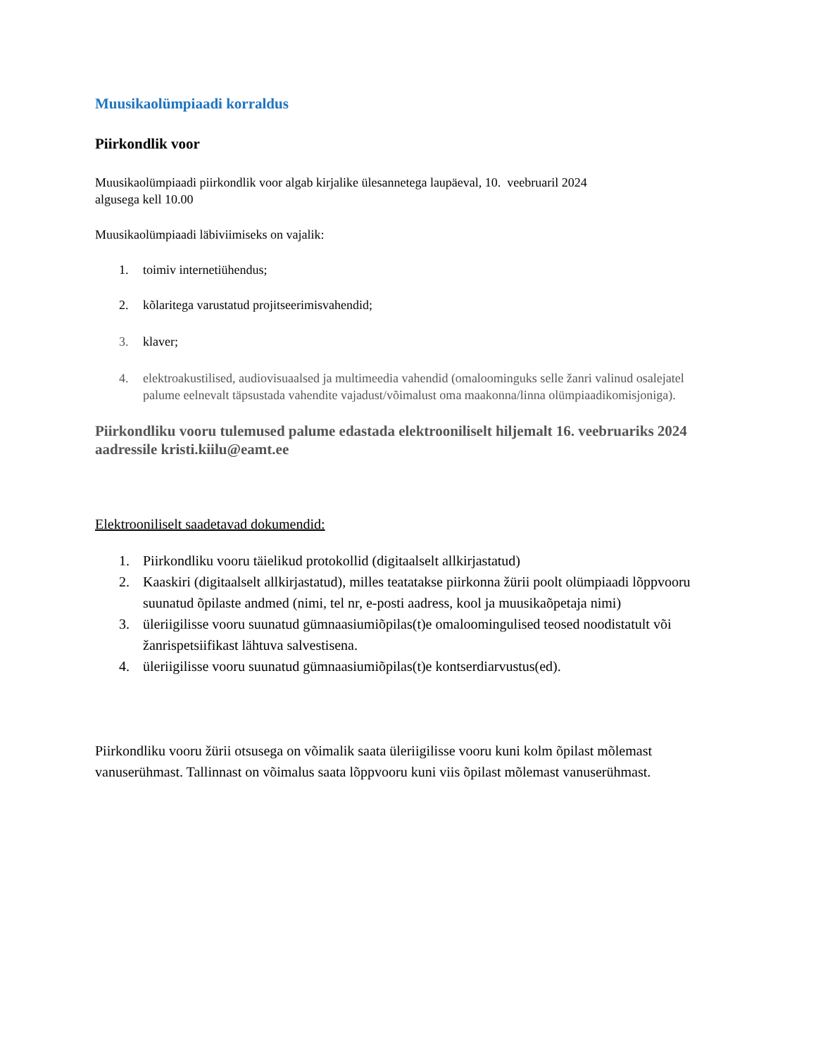Muusikaolümpiaadi korraldus
Piirkondlik voor
Muusikaolümpiaadi piirkondlik voor algab kirjalike ülesannetega laupäeval, 10. veebruaril 2024
algusega kell 10.00
Muusikaolümpiaadi läbiviimiseks on vajalik:
1. toimiv internetiühendus;
2. kõlaritega varustatud projitseerimisvahendid;
3. klaver;
4. elektroakustilised, audiovisuaalsed ja multimeedia vahendid (omaloominguks selle žanri valinud osalejatel palume eelnevalt täpsustada vahendite vajadust/võimalust oma maakonna/linna olümpiaadikomisjoniga).
Piirkondliku vooru tulemused palume edastada elektrooniliselt hiljemalt 16. veebruariks 2024 aadressile kristi.kiilu@eamt.ee
Elektrooniliselt saadetavad dokumendid:
1. Piirkondliku vooru täielikud protokollid (digitaalselt allkirjastatud)
2. Kaaskiri (digitaalselt allkirjastatud), milles teatatakse piirkonna žürii poolt olümpiaadi lõppvooru suunatud õpilaste andmed (nimi, tel nr, e-posti aadress, kool ja muusikaõpetaja nimi)
3. üleriigilisse vooru suunatud gümnaasiumiõpilas(t)e omaloomingulised teosed noodistatult või žanrispetsiifikast lähtuva salvestisena.
4. üleriigilisse vooru suunatud gümnaasiumiõpilas(t)e kontserdiarvustus(ed).
Piirkondliku vooru žürii otsusega on võimalik saata üleriigilisse vooru kuni kolm õpilast mõlemast vanuserühmast. Tallinnast on võimalus saata lõppvooru kuni viis õpilast mõlemast vanuserühmast.